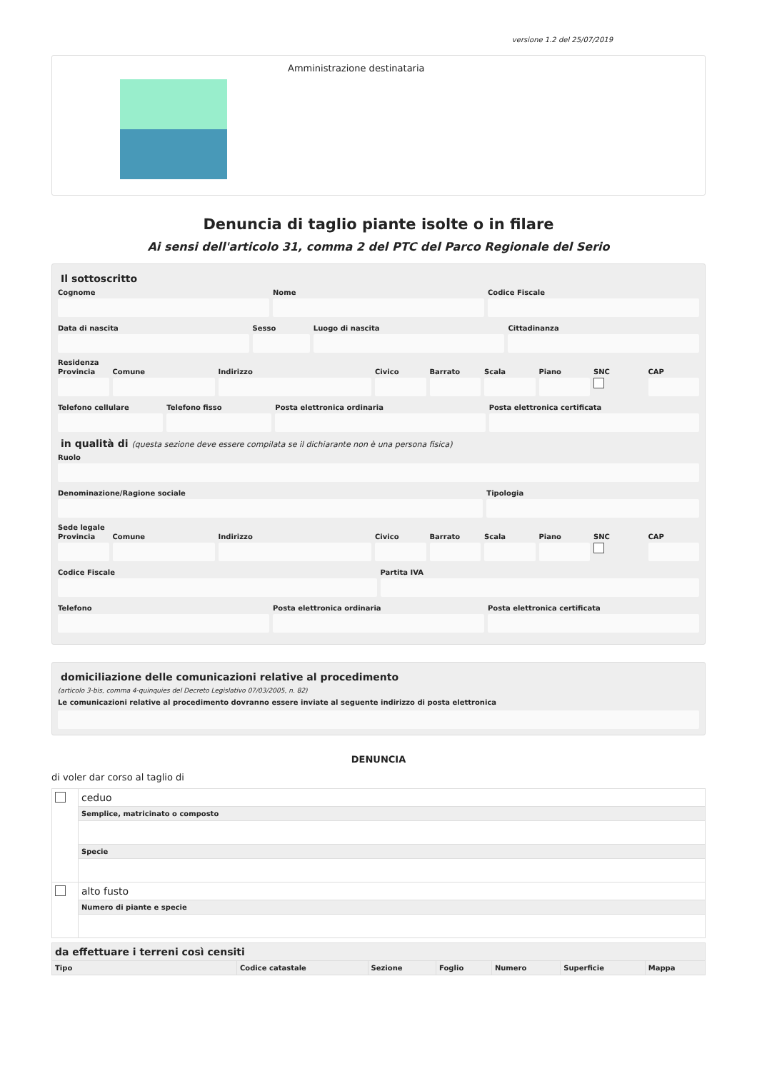versione 1.2 del 25/07/2019
Amministrazione destinataria
Denuncia di taglio piante isolte o in filare
Ai sensi dell'articolo 31, comma 2 del PTC del Parco Regionale del Serio
Il sottoscritto
Cognome Nome Codice Fiscale
Data di nascita Sesso Luogo di nascita Cittadinanza
Residenza
Provincia Comune Indirizzo Civico Barrato Scala Piano SNC CAP
Telefono cellulare Telefono fisso Posta elettronica ordinaria Posta elettronica certificata
in qualità di (questa sezione deve essere compilata se il dichiarante non è una persona fisica)
Ruolo
Denominazione/Ragione sociale Tipologia
Sede legale
Provincia Comune Indirizzo Civico Barrato Scala Piano SNC CAP
Codice Fiscale Partita IVA
Telefono Posta elettronica ordinaria Posta elettronica certificata
domiciliazione delle comunicazioni relative al procedimento
(articolo 3-bis, comma 4-quinquies del Decreto Legislativo 07/03/2005, n. 82)
Le comunicazioni relative al procedimento dovranno essere inviate al seguente indirizzo di posta elettronica
DENUNCIA
di voler dar corso al taglio di
| | ceduo |
| | Semplice, matricinato o composto |
| | Specie |
| | alto fusto |
| | Numero di piante e specie |
| da effettuare i terreni così censiti | | | | | | |
| --- | --- | --- | --- | --- | --- | --- |
| Tipo | Codice catastale | Sezione | Foglio | Numero | Superficie | Mappa |